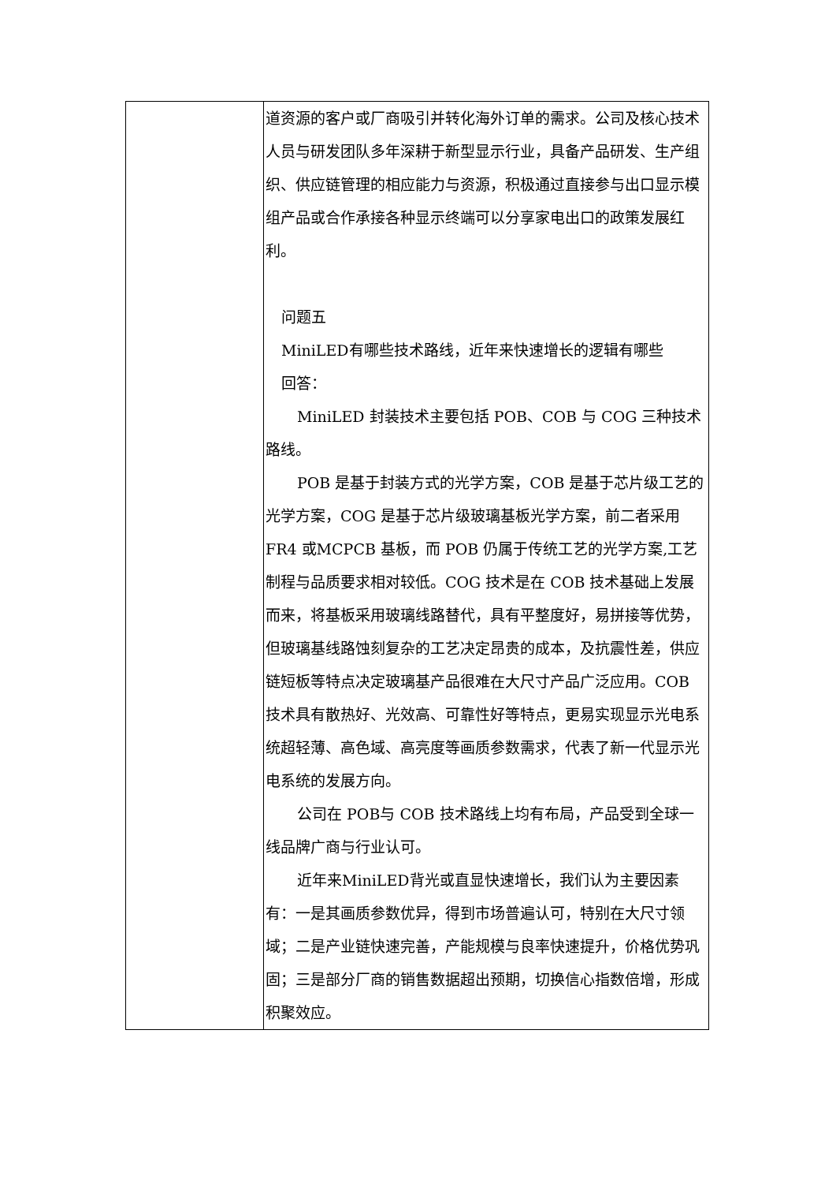| | 道资源的客户或厂商吸引并转化海外订单的需求。公司及核心技术人员与研发团队多年深耕于新型显示行业，具备产品研发、生产组织、供应链管理的相应能力与资源，积极通过直接参与出口显示模组产品或合作承接各种显示终端可以分享家电出口的政策发展红利。 问题五 MiniLED有哪些技术路线，近年来快速增长的逻辑有哪些 回答： MiniLED 封装技术主要包括 POB、COB 与 COG 三种技术路线。 POB 是基于封装方式的光学方案，COB 是基于芯片级工艺的光学方案，COG 是基于芯片级玻璃基板光学方案，前二者采用 FR4 或MCPCB 基板，而 POB 仍属于传统工艺的光学方案,工艺制程与品质要求相对较低。COG 技术是在 COB 技术基础上发展而来，将基板采用玻璃线路替代，具有平整度好，易拼接等优势，但玻璃基线路蚀刻复杂的工艺决定昂贵的成本，及抗震性差，供应链短板等特点决定玻璃基产品很难在大尺寸产品广泛应用。COB 技术具有散热好、光效高、可靠性好等特点，更易实现显示光电系统超轻薄、高色域、高亮度等画质参数需求，代表了新一代显示光电系统的发展方向。 公司在 POB与 COB 技术路线上均有布局，产品受到全球一线品牌广商与行业认可。 近年来MiniLED背光或直显快速增长，我们认为主要因素有：一是其画质参数优异，得到市场普遍认可，特别在大尺寸领域；二是产业链快速完善，产能规模与良率快速提升，价格优势巩固；三是部分厂商的销售数据超出预期，切换信心指数倍增，形成积聚效应。 |